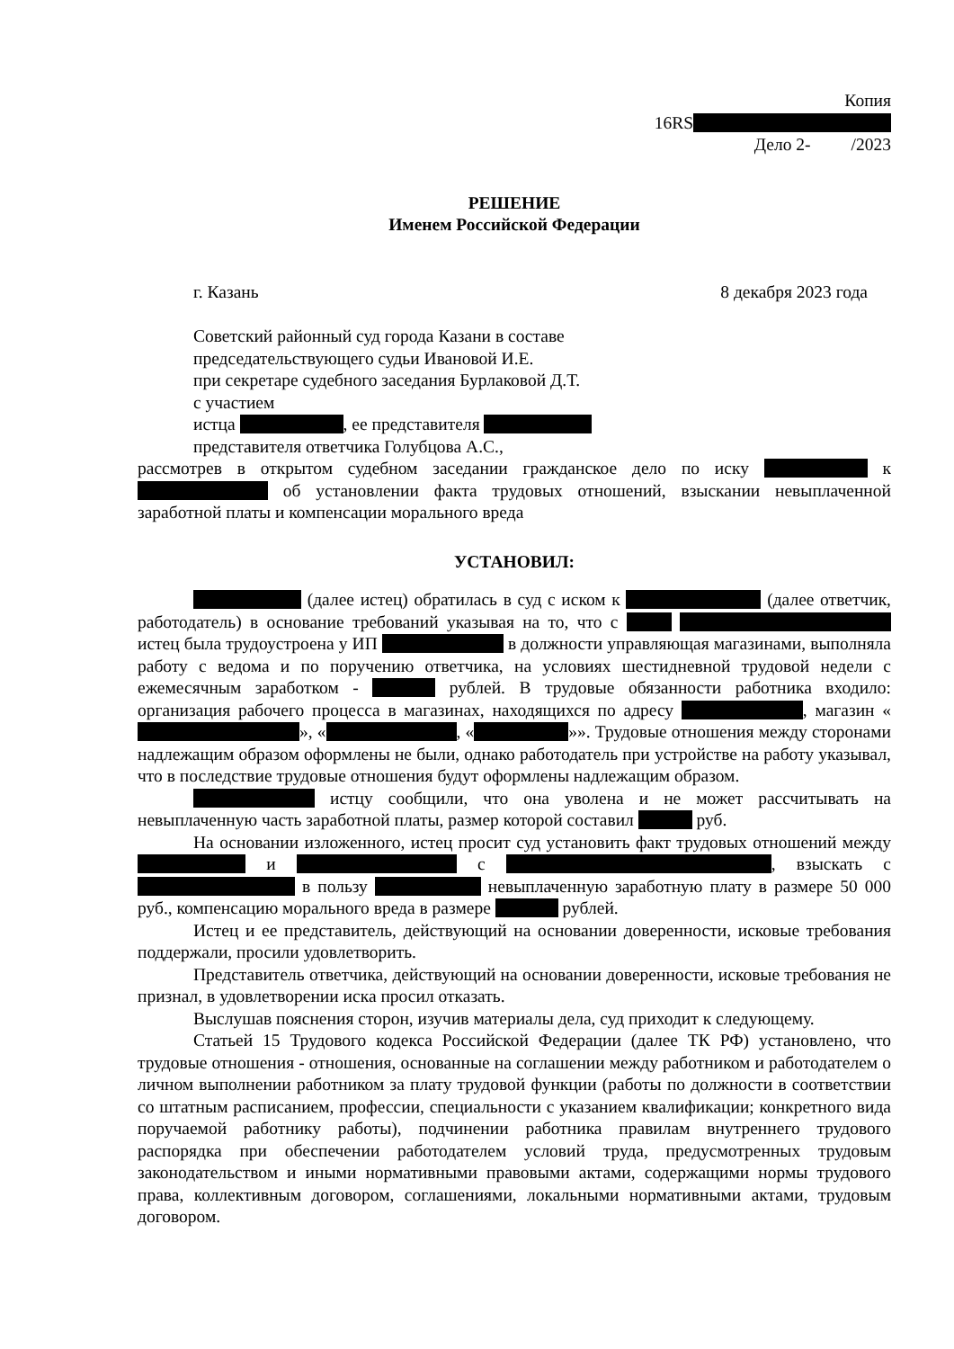Копия
16RS
Дело 2- /2023
РЕШЕНИЕ
Именем Российской Федерации
г. Казань 8 декабря 2023 года
Советский районный суд города Казани в составе
председательствующего судьи Ивановой И.Е.
при секретаре судебного заседания Бурлаковой Д.Т.
с участием
истца , ее представителя
представителя ответчика Голубцова А.С.,
рассмотрев в открытом судебном заседании гражданское дело по иску к об установлении факта трудовых отношений, взыскании невыплаченной заработной платы и компенсации морального вреда
УСТАНОВИЛ:
(далее истец) обратилась в суд с иском к (далее ответчик, работодатель) в основание требований указывая на то, что с истец была трудоустроена у ИП в должности управляющая магазинами, выполняла работу с ведома и по поручению ответчика, на условиях шестидневной трудовой недели с ежемесячным заработком - рублей. В трудовые обязанности работника входило: организация рабочего процесса в магазинах, находящихся по адресу , магазин « », « , « »». Трудовые отношения между сторонами надлежащим образом оформлены не были, однако работодатель при устройстве на работу указывал, что в последствие трудовые отношения будут оформлены надлежащим образом.
истцу сообщили, что она уволена и не может рассчитывать на невыплаченную часть заработной платы, размер которой составил руб.
На основании изложенного, истец просит суд установить факт трудовых отношений между и с , взыскать с в пользу невыплаченную заработную плату в размере 50 000 руб., компенсацию морального вреда в размере рублей.
Истец и ее представитель, действующий на основании доверенности, исковые требования поддержали, просили удовлетворить.
Представитель ответчика, действующий на основании доверенности, исковые требования не признал, в удовлетворении иска просил отказать.
Выслушав пояснения сторон, изучив материалы дела, суд приходит к следующему.
Статьей 15 Трудового кодекса Российской Федерации (далее ТК РФ) установлено, что трудовые отношения - отношения, основанные на соглашении между работником и работодателем о личном выполнении работником за плату трудовой функции (работы по должности в соответствии со штатным расписанием, профессии, специальности с указанием квалификации; конкретного вида поручаемой работнику работы), подчинении работника правилам внутреннего трудового распорядка при обеспечении работодателем условий труда, предусмотренных трудовым законодательством и иными нормативными правовыми актами, содержащими нормы трудового права, коллективным договором, соглашениями, локальными нормативными актами, трудовым договором.